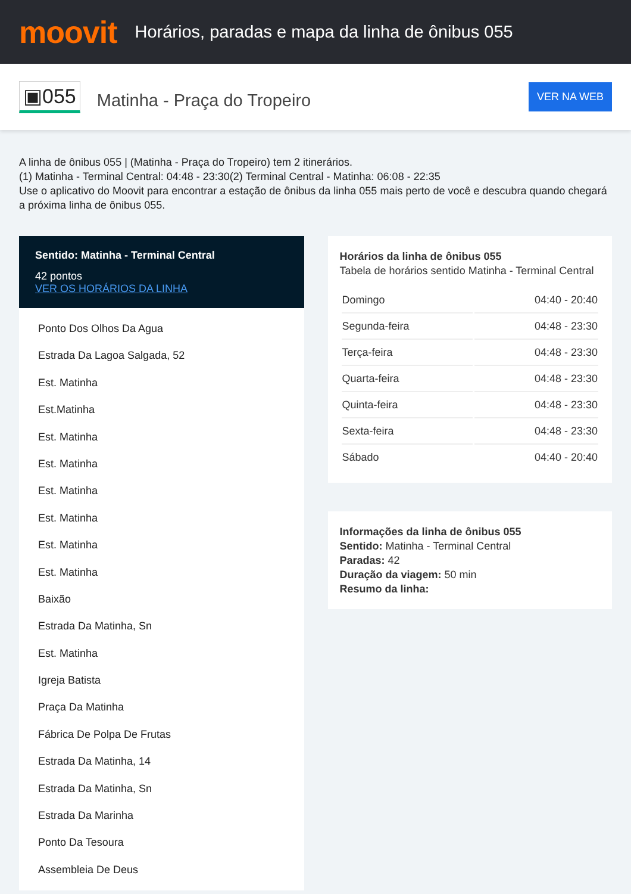moovit
Horários, paradas e mapa da linha de ônibus 055
▣055 Matinha - Praça do Tropeiro VER NA WEB
A linha de ônibus 055 | (Matinha - Praça do Tropeiro) tem 2 itinerários.
(1) Matinha - Terminal Central: 04:48 - 23:30(2) Terminal Central - Matinha: 06:08 - 22:35
Use o aplicativo do Moovit para encontrar a estação de ônibus da linha 055 mais perto de você e descubra quando chegará a próxima linha de ônibus 055.
Sentido: Matinha - Terminal Central
42 pontos
VER OS HORÁRIOS DA LINHA
Ponto Dos Olhos Da Agua
Estrada Da Lagoa Salgada, 52
Est. Matinha
Est.Matinha
Est. Matinha
Est. Matinha
Est. Matinha
Est. Matinha
Est. Matinha
Est. Matinha
Baixão
Estrada Da Matinha, Sn
Est. Matinha
Igreja Batista
Praça Da Matinha
Fábrica De Polpa De Frutas
Estrada Da Matinha, 14
Estrada Da Matinha, Sn
Estrada Da Marinha
Ponto Da Tesoura
Assembleia De Deus
Horários da linha de ônibus 055
Tabela de horários sentido Matinha - Terminal Central
| Domingo | 04:40 - 20:40 |
| Segunda-feira | 04:48 - 23:30 |
| Terça-feira | 04:48 - 23:30 |
| Quarta-feira | 04:48 - 23:30 |
| Quinta-feira | 04:48 - 23:30 |
| Sexta-feira | 04:48 - 23:30 |
| Sábado | 04:40 - 20:40 |
Informações da linha de ônibus 055
Sentido: Matinha - Terminal Central
Paradas: 42
Duração da viagem: 50 min
Resumo da linha: